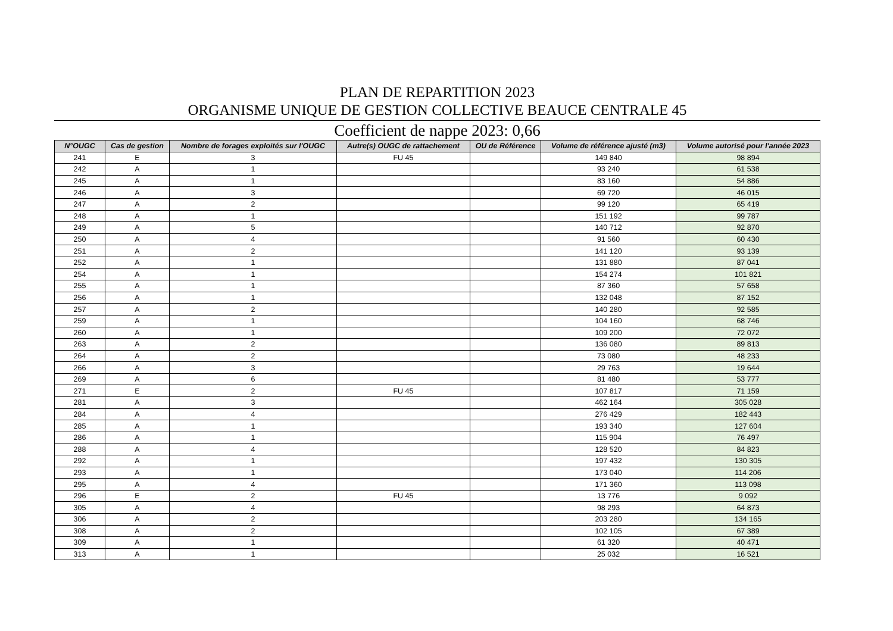PLAN DE REPARTITION 2023
ORGANISME UNIQUE DE GESTION COLLECTIVE BEAUCE CENTRALE 45
Coefficient de nappe 2023: 0,66
| N°OUGC | Cas de gestion | Nombre de forages exploités sur l'OUGC | Autre(s) OUGC de rattachement | OU de Référence | Volume de référence ajusté (m3) | Volume autorisé pour l'année 2023 |
| --- | --- | --- | --- | --- | --- | --- |
| 241 | E | 3 | FU 45 | | 149 840 | 98 894 |
| 242 | A | 1 | | | 93 240 | 61 538 |
| 245 | A | 1 | | | 83 160 | 54 886 |
| 246 | A | 3 | | | 69 720 | 46 015 |
| 247 | A | 2 | | | 99 120 | 65 419 |
| 248 | A | 1 | | | 151 192 | 99 787 |
| 249 | A | 5 | | | 140 712 | 92 870 |
| 250 | A | 4 | | | 91 560 | 60 430 |
| 251 | A | 2 | | | 141 120 | 93 139 |
| 252 | A | 1 | | | 131 880 | 87 041 |
| 254 | A | 1 | | | 154 274 | 101 821 |
| 255 | A | 1 | | | 87 360 | 57 658 |
| 256 | A | 1 | | | 132 048 | 87 152 |
| 257 | A | 2 | | | 140 280 | 92 585 |
| 259 | A | 1 | | | 104 160 | 68 746 |
| 260 | A | 1 | | | 109 200 | 72 072 |
| 263 | A | 2 | | | 136 080 | 89 813 |
| 264 | A | 2 | | | 73 080 | 48 233 |
| 266 | A | 3 | | | 29 763 | 19 644 |
| 269 | A | 6 | | | 81 480 | 53 777 |
| 271 | E | 2 | FU 45 | | 107 817 | 71 159 |
| 281 | A | 3 | | | 462 164 | 305 028 |
| 284 | A | 4 | | | 276 429 | 182 443 |
| 285 | A | 1 | | | 193 340 | 127 604 |
| 286 | A | 1 | | | 115 904 | 76 497 |
| 288 | A | 4 | | | 128 520 | 84 823 |
| 292 | A | 1 | | | 197 432 | 130 305 |
| 293 | A | 1 | | | 173 040 | 114 206 |
| 295 | A | 4 | | | 171 360 | 113 098 |
| 296 | E | 2 | FU 45 | | 13 776 | 9 092 |
| 305 | A | 4 | | | 98 293 | 64 873 |
| 306 | A | 2 | | | 203 280 | 134 165 |
| 308 | A | 2 | | | 102 105 | 67 389 |
| 309 | A | 1 | | | 61 320 | 40 471 |
| 313 | A | 1 | | | 25 032 | 16 521 |